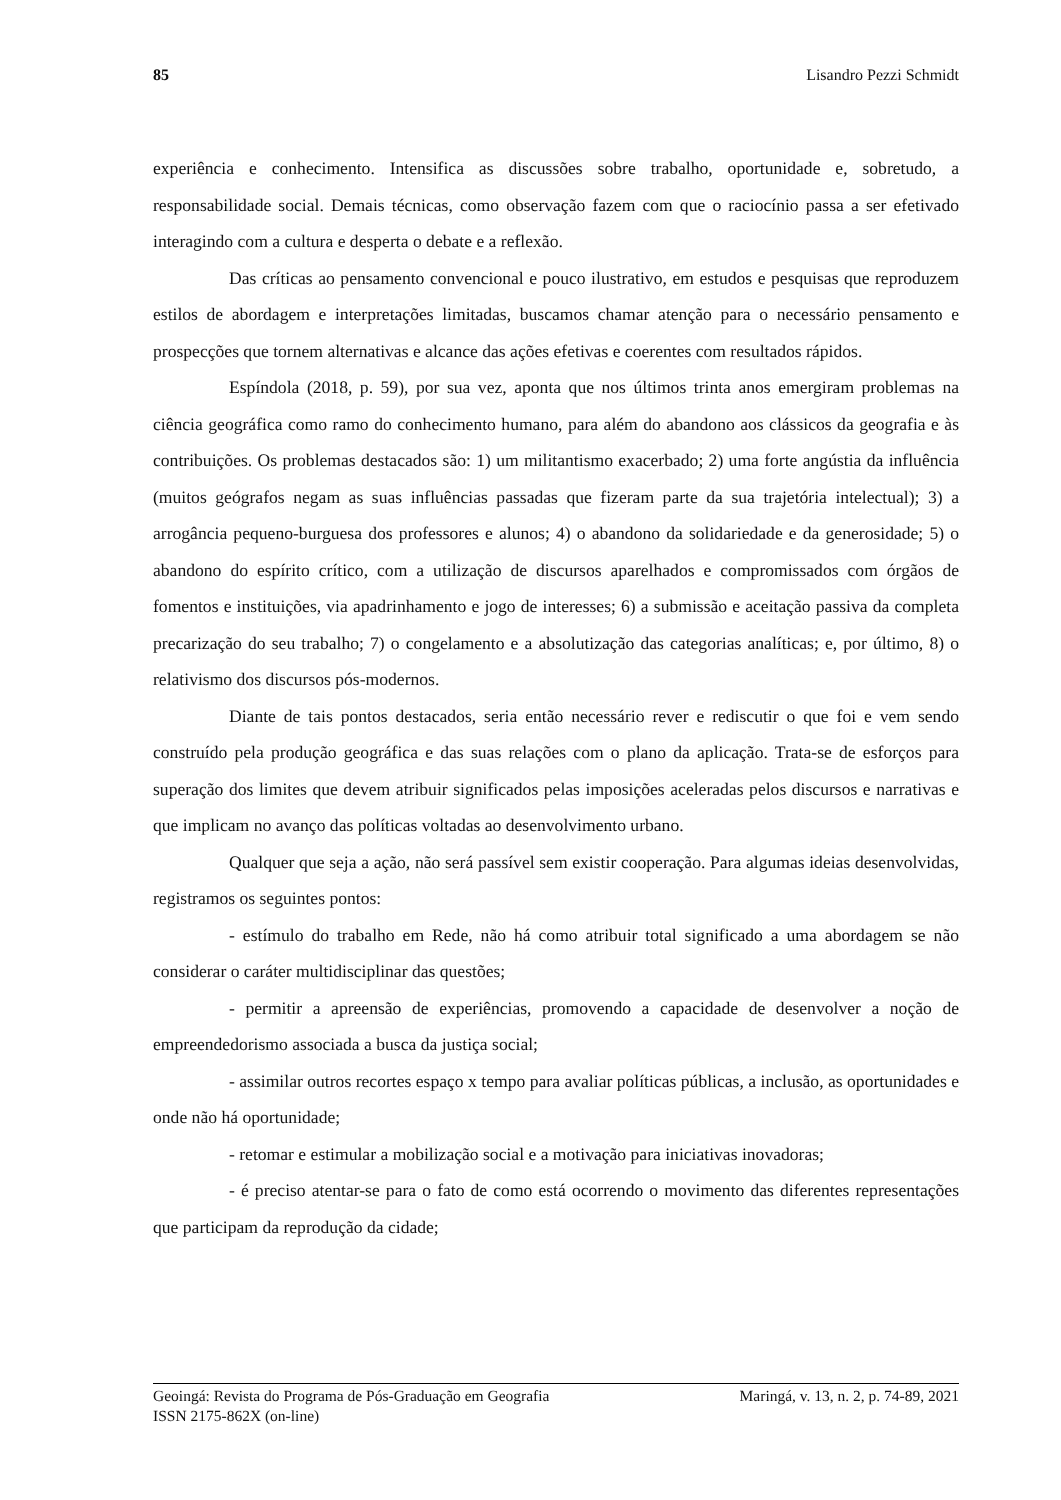85 Lisandro Pezzi Schmidt
experiência e conhecimento. Intensifica as discussões sobre trabalho, oportunidade e, sobretudo, a responsabilidade social. Demais técnicas, como observação fazem com que o raciocínio passa a ser efetivado interagindo com a cultura e desperta o debate e a reflexão.
Das críticas ao pensamento convencional e pouco ilustrativo, em estudos e pesquisas que reproduzem estilos de abordagem e interpretações limitadas, buscamos chamar atenção para o necessário pensamento e prospecções que tornem alternativas e alcance das ações efetivas e coerentes com resultados rápidos.
Espíndola (2018, p. 59), por sua vez, aponta que nos últimos trinta anos emergiram problemas na ciência geográfica como ramo do conhecimento humano, para além do abandono aos clássicos da geografia e às contribuições. Os problemas destacados são: 1) um militantismo exacerbado; 2) uma forte angústia da influência (muitos geógrafos negam as suas influências passadas que fizeram parte da sua trajetória intelectual); 3) a arrogância pequeno-burguesa dos professores e alunos; 4) o abandono da solidariedade e da generosidade; 5) o abandono do espírito crítico, com a utilização de discursos aparelhados e compromissados com órgãos de fomentos e instituições, via apadrinhamento e jogo de interesses; 6) a submissão e aceitação passiva da completa precarização do seu trabalho; 7) o congelamento e a absolutização das categorias analíticas; e, por último, 8) o relativismo dos discursos pós-modernos.
Diante de tais pontos destacados, seria então necessário rever e rediscutir o que foi e vem sendo construído pela produção geográfica e das suas relações com o plano da aplicação. Trata-se de esforços para superação dos limites que devem atribuir significados pelas imposições aceleradas pelos discursos e narrativas e que implicam no avanço das políticas voltadas ao desenvolvimento urbano.
Qualquer que seja a ação, não será passível sem existir cooperação. Para algumas ideias desenvolvidas, registramos os seguintes pontos:
- estímulo do trabalho em Rede, não há como atribuir total significado a uma abordagem se não considerar o caráter multidisciplinar das questões;
- permitir a apreensão de experiências, promovendo a capacidade de desenvolver a noção de empreendedorismo associada a busca da justiça social;
- assimilar outros recortes espaço x tempo para avaliar políticas públicas, a inclusão, as oportunidades e onde não há oportunidade;
- retomar e estimular a mobilização social e a motivação para iniciativas inovadoras;
- é preciso atentar-se para o fato de como está ocorrendo o movimento das diferentes representações que participam da reprodução da cidade;
Geoingá: Revista do Programa de Pós-Graduação em Geografia Maringá, v. 13, n. 2, p. 74-89, 2021
ISSN 2175-862X (on-line)